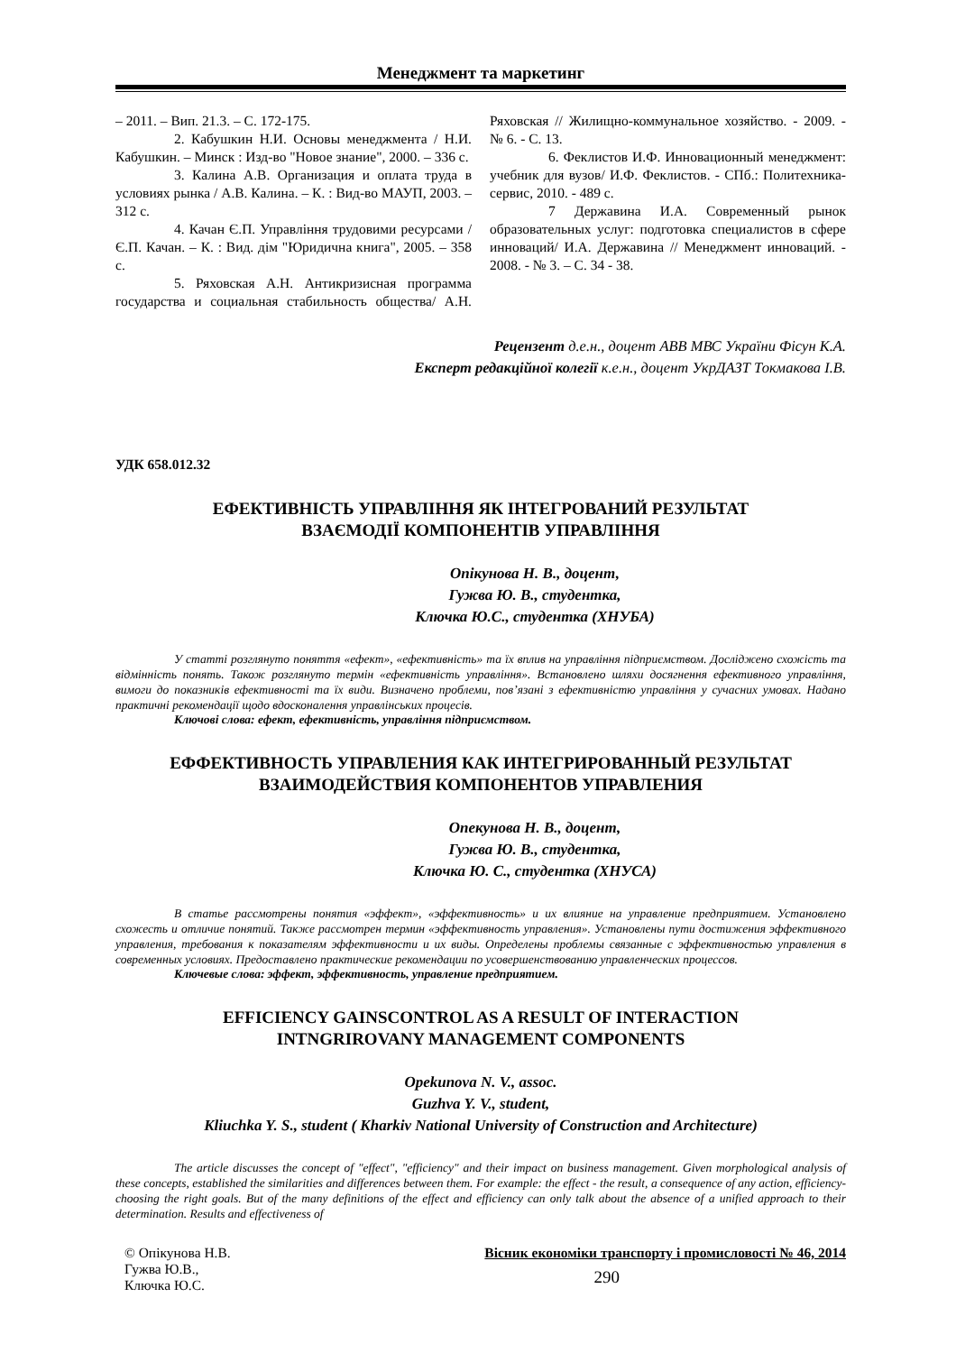Менеджмент та маркетинг
– 2011. – Вип. 21.3. – С. 172-175.
2. Кабушкин Н.И. Основы менеджмента / Н.И. Кабушкин. – Минск : Изд-во "Новое знание", 2000. – 336 с.
3. Калина А.В. Организация и оплата труда в условиях рынка / А.В. Калина. – К. : Вид-во МАУП, 2003. – 312 с.
4. Качан Є.П. Управління трудовими ресурсами / Є.П. Качан. – К. : Вид. дім "Юридична книга", 2005. – 358 с.
5. Ряховская А.Н. Антикризисная программа государства и социальная стабильность общества/ А.Н. Ряховская // Жилищно-коммунальное хозяйство. - 2009. - № 6. - С. 13.
6. Феклистов И.Ф. Инновационный менеджмент: учебник для вузов/ И.Ф. Феклистов. - СПб.: Политехника-сервис, 2010. - 489 с.
7 Державина И.А. Современный рынок образовательных услуг: подготовка специалистов в сфере инноваций/ И.А. Державина // Менеджмент инноваций. - 2008. - № 3. – С. 34 - 38.
Рецензент д.е.н., доцент АВВ МВС України Фісун К.А.
Експерт редакційної колегії к.е.н., доцент УкрДАЗТ Токмакова І.В.
УДК 658.012.32
ЕФЕКТИВНІСТЬ УПРАВЛІННЯ ЯК ІНТЕГРОВАНИЙ РЕЗУЛЬТАТ
ВЗАЄМОДІЇ КОМПОНЕНТІВ УПРАВЛІННЯ
Опікунова Н. В., доцент,
Гужва Ю. В., студентка,
Ключка Ю.С., студентка (ХНУБА)
У статті розглянуто поняття «ефект», «ефективність» та їх вплив на управління підприємством. Досліджено схожість та відмінність понять. Також розглянуто термін «ефективність управління». Встановлено шляхи досягнення ефективного управління, вимоги до показників ефективності та їх види. Визначено проблеми, пов’язані з ефективністю управління у сучасних умовах. Надано практичні рекомендації щодо вдосконалення управлінських процесів.
Ключові слова: ефект, ефективність, управління підприємством.
ЕФФЕКТИВНОСТЬ УПРАВЛЕНИЯ КАК ИНТЕГРИРОВАННЫЙ РЕЗУЛЬТАТ
ВЗАИМОДЕЙСТВИЯ КОМПОНЕНТОВ УПРАВЛЕНИЯ
Опекунова Н. В., доцент,
Гужва Ю. В., студентка,
Ключка Ю. С., студентка (ХНУСА)
В статье рассмотрены понятия «эффект», «эффективность» и их влияние на управление предприятием. Установлено схожесть и отличие понятий. Также рассмотрен термин «эффективность управления». Установлены пути достижения эффективного управления, требования к показателям эффективности и их виды. Определены проблемы связанные с эффективностью управления в современных условиях. Предоставлено практические рекомендации по усовершенствованию управленческих процессов.
Ключевые слова: эффект, эффективность, управление предприятием.
EFFICIENCY GAINSCONTROL AS A RESULT OF INTERACTION
INTNGRIROVANY MANAGEMENT COMPONENTS
Opekunova N. V., assoc.
Guzhva Y. V., student,
Kliuchka Y. S., student ( Kharkiv National University of Construction and Architecture)
The article discusses the concept of "effect", "efficiency" and their impact on business management. Given morphological analysis of these concepts, established the similarities and differences between them. For example: the effect - the result, a consequence of any action, efficiency-choosing the right goals. But of the many definitions of the effect and efficiency can only talk about the absence of a unified approach to their determination. Results and effectiveness of
© Опікунова Н.В.
Гужва Ю.В.,
Ключка Ю.С.
Вісник економіки транспорту і промисловості № 46, 2014
290